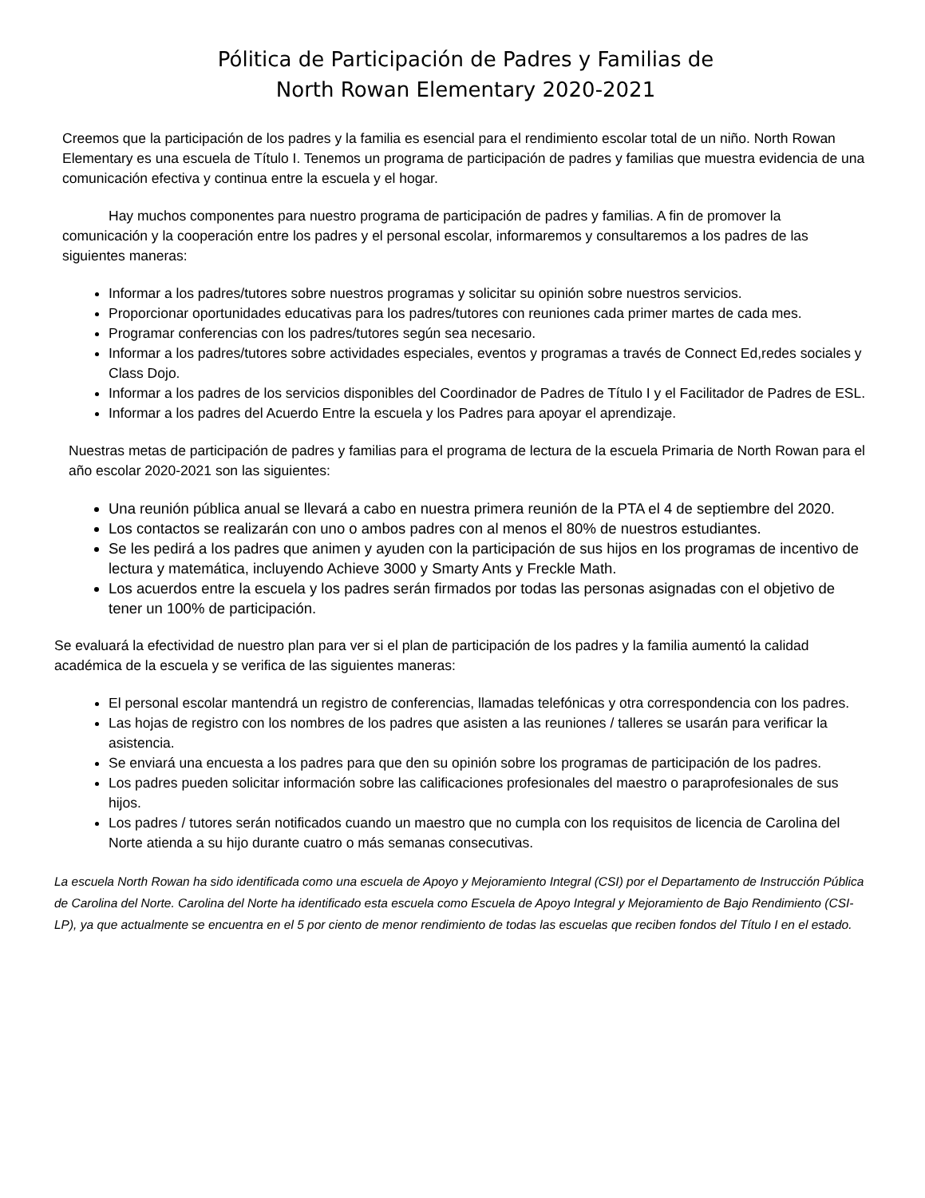Pólitica de Participación de Padres y Familias de
North Rowan Elementary 2020-2021
Creemos que la participación de los padres y la familia es esencial para el rendimiento escolar total de un niño. North Rowan Elementary es una escuela de Título I. Tenemos un programa de participación de padres y familias que muestra evidencia de una comunicación efectiva y continua entre la escuela y el hogar.
Hay muchos componentes para nuestro programa de participación de padres y familias. A fin de promover la comunicación y la cooperación entre los padres y el personal escolar, informaremos y consultaremos a los padres de las siguientes maneras:
Informar a los padres/tutores sobre nuestros programas y solicitar su opinión sobre nuestros servicios.
Proporcionar oportunidades educativas para los padres/tutores con reuniones cada primer martes de cada mes.
Programar conferencias con los padres/tutores según sea necesario.
Informar a los padres/tutores sobre actividades especiales, eventos y programas a través de Connect Ed,redes sociales y Class Dojo.
Informar a los padres de los servicios disponibles del Coordinador de Padres de Título I y el Facilitador de Padres de ESL.
Informar a los padres del Acuerdo Entre la escuela y los Padres para apoyar el aprendizaje.
Nuestras metas de participación de padres y familias para el programa de lectura de la escuela Primaria de North Rowan para el año escolar 2020-2021 son las siguientes:
Una reunión pública anual se llevará a cabo en nuestra primera reunión de la PTA el 4 de septiembre del 2020.
Los contactos se realizarán con uno o ambos padres con al menos el 80% de nuestros estudiantes.
Se les pedirá a los padres que animen y ayuden con la participación de sus hijos en los programas de incentivo de lectura y matemática, incluyendo Achieve 3000 y Smarty Ants y Freckle Math.
Los acuerdos entre la escuela y los padres serán firmados por todas las personas asignadas con el objetivo de tener un 100% de participación.
Se evaluará la efectividad de nuestro plan para ver si el plan de participación de los padres y la familia aumentó la calidad académica de la escuela y se verifica de las siguientes maneras:
El personal escolar mantendrá un registro de conferencias, llamadas telefónicas y otra correspondencia con los padres.
Las hojas de registro con los nombres de los padres que asisten a las reuniones / talleres se usarán para verificar la asistencia.
Se enviará una encuesta a los padres para que den su opinión sobre los programas de participación de los padres.
Los padres pueden solicitar información sobre las calificaciones profesionales del maestro o paraprofesionales de sus hijos.
Los padres / tutores serán notificados cuando un maestro que no cumpla con los requisitos de licencia de Carolina del Norte atienda a su hijo durante cuatro o más semanas consecutivas.
La escuela North Rowan ha sido identificada como una escuela de Apoyo y Mejoramiento Integral (CSI) por el Departamento de Instrucción Pública de Carolina del Norte. Carolina del Norte ha identificado esta escuela como Escuela de Apoyo Integral y Mejoramiento de Bajo Rendimiento (CSI-LP), ya que actualmente se encuentra en el 5 por ciento de menor rendimiento de todas las escuelas que reciben fondos del Título I en el estado.